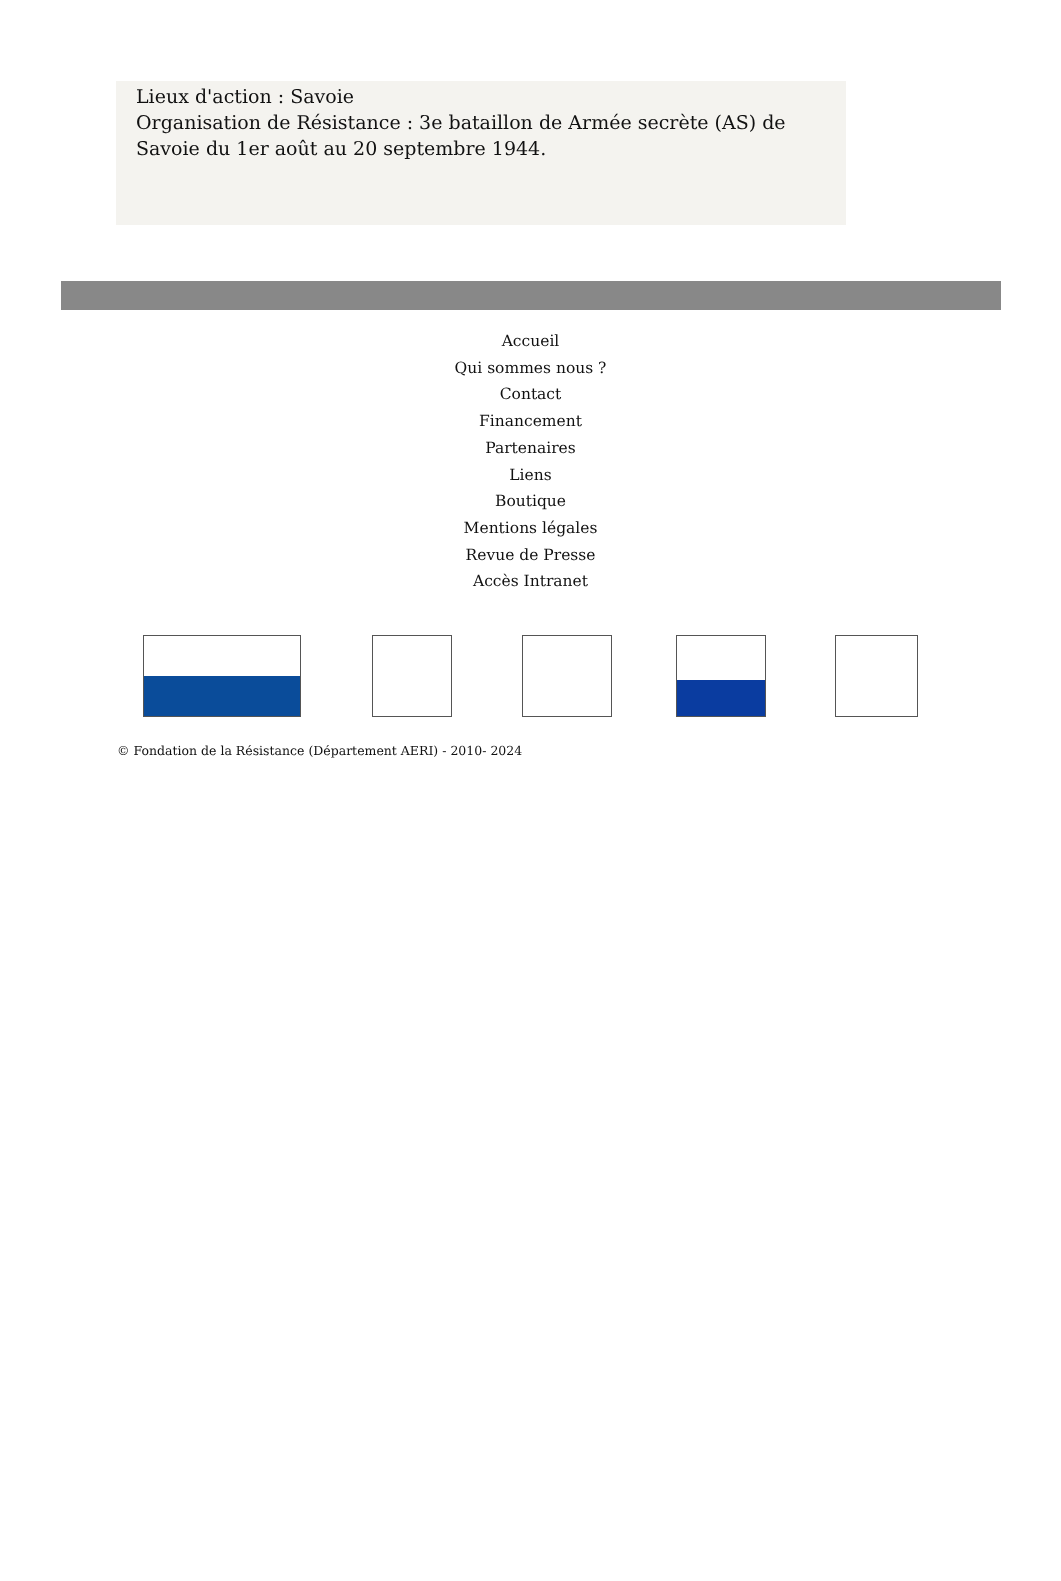Lieux d'action : Savoie
Organisation de Résistance : 3e bataillon de Armée secrète (AS) de Savoie du 1er août au 20 septembre 1944.
Accueil
Qui sommes nous ?
Contact
Financement
Partenaires
Liens
Boutique
Mentions légales
Revue de Presse
Accès Intranet
© Fondation de la Résistance (Département AERI) - 2010- 2024